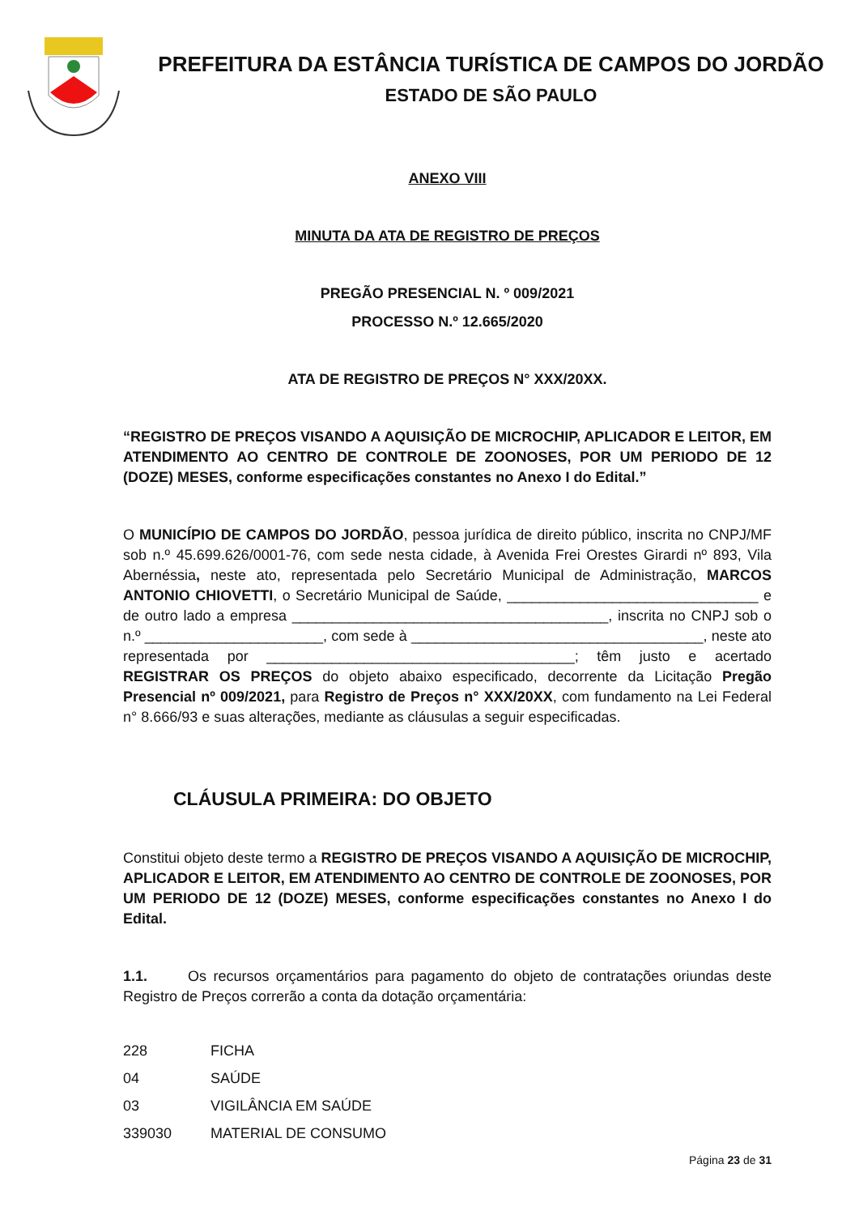PREFEITURA DA ESTÂNCIA TURÍSTICA DE CAMPOS DO JORDÃO
ESTADO DE SÃO PAULO
ANEXO VIII
MINUTA DA ATA DE REGISTRO DE PREÇOS
PREGÃO PRESENCIAL N. º 009/2021
PROCESSO N.º 12.665/2020
ATA DE REGISTRO DE PREÇOS N° XXX/20XX.
“REGISTRO DE PREÇOS VISANDO A AQUISIÇÃO DE MICROCHIP, APLICADOR E LEITOR, EM ATENDIMENTO AO CENTRO DE CONTROLE DE ZOONOSES, POR UM PERIODO DE 12 (DOZE) MESES, conforme especificações constantes no Anexo I do Edital.”
O MUNICÍPIO DE CAMPOS DO JORDÃO, pessoa jurídica de direito público, inscrita no CNPJ/MF sob n.º 45.699.626/0001-76, com sede nesta cidade, à Avenida Frei Orestes Girardi nº 893, Vila Abernéssia, neste ato, representada pelo Secretário Municipal de Administração, MARCOS ANTONIO CHIOVETTI, o Secretário Municipal de Saúde, _______________________________ e de outro lado a empresa _______________________________________, inscrita no CNPJ sob o n.º ______________________, com sede à ____________________________________, neste ato representada por ______________________________________; têm justo e acertado REGISTRAR OS PREÇOS do objeto abaixo especificado, decorrente da Licitação Pregão Presencial nº 009/2021, para Registro de Preços n° XXX/20XX, com fundamento na Lei Federal n° 8.666/93 e suas alterações, mediante as cláusulas a seguir especificadas.
CLÁUSULA PRIMEIRA: DO OBJETO
Constitui objeto deste termo a REGISTRO DE PREÇOS VISANDO A AQUISIÇÃO DE MICROCHIP, APLICADOR E LEITOR, EM ATENDIMENTO AO CENTRO DE CONTROLE DE ZOONOSES, POR UM PERIODO DE 12 (DOZE) MESES, conforme especificações constantes no Anexo I do Edital.
1.1. Os recursos orçamentários para pagamento do objeto de contratações oriundas deste Registro de Preços correrão a conta da dotação orçamentária:
228 FICHA
04 SAÚDE
03 VIGILÂNCIA EM SAÚDE
339030 MATERIAL DE CONSUMO
Página 23 de 31